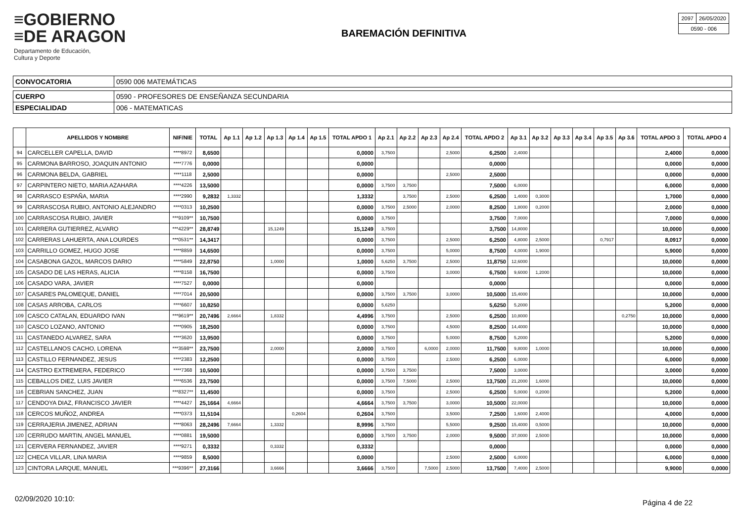≡GOBIERNO
≡DE ARAGON
Departamento de Educación,
Cultura y Deporte
BAREMACIÓN DEFINITIVA
| 2097 | 26/05/2020 |
| 0590 - 006 | |
| CONVOCATORIA | 0590 006 MATEMÁTICAS |
| CUERPO | 0590 - PROFESORES DE ENSEÑANZA SECUNDARIA |
| ESPECIALIDAD | 006 - MATEMATICAS |
| | APELLIDOS Y NOMBRE | NIF/NIE | TOTAL | Ap 1.1 | Ap 1.2 | Ap 1.3 | Ap 1.4 | Ap 1.5 | TOTAL APDO 1 | Ap 2.1 | Ap 2.2 | Ap 2.3 | Ap 2.4 | TOTAL APDO 2 | Ap 3.1 | Ap 3.2 | Ap 3.3 | Ap 3.4 | Ap 3.5 | Ap 3.6 | TOTAL APDO 3 | TOTAL APDO 4 |
| --- | --- | --- | --- | --- | --- | --- | --- | --- | --- | --- | --- | --- | --- | --- | --- | --- | --- | --- | --- | --- | --- | --- |
| 94 | CARCELLER CAPELLA, DAVID | ****8972 | 8,6500 | | | | | | 0,0000 | 3,7500 | | | 2,5000 | 6,2500 | 2,4000 | | | | | | 2,4000 | 0,0000 |
| 95 | CARMONA BARROSO, JOAQUIN ANTONIO | ****7776 | 0,0000 | | | | | | 0,0000 | | | | | 0,0000 | | | | | | | 0,0000 | 0,0000 |
| 96 | CARMONA BELDA, GABRIEL | ****1118 | 2,5000 | | | | | | 0,0000 | | | | 2,5000 | 2,5000 | | | | | | | 0,0000 | 0,0000 |
| 97 | CARPINTERO NIETO, MARIA AZAHARA | ****4226 | 13,5000 | | | | | | 0,0000 | 3,7500 | 3,7500 | | | 7,5000 | 6,0000 | | | | | | 6,0000 | 0,0000 |
| 98 | CARRASCO ESPAÑA, MARIA | ****2990 | 9,2832 | 1,3332 | | | | | 1,3332 | | 3,7500 | | 2,5000 | 6,2500 | 1,4000 | 0,3000 | | | | | 1,7000 | 0,0000 |
| 99 | CARRASCOSA RUBIO, ANTONIO ALEJANDRO | ****0313 | 10,2500 | | | | | | 0,0000 | 3,7500 | 2,5000 | | 2,0000 | 8,2500 | 1,8000 | 0,2000 | | | | | 2,0000 | 0,0000 |
| 100 | CARRASCOSA RUBIO, JAVIER | ***9109** | 10,7500 | | | | | | 0,0000 | 3,7500 | | | | 3,7500 | 7,0000 | | | | | | 7,0000 | 0,0000 |
| 101 | CARRERA GUTIERREZ, ALVARO | ***4229** | 28,8749 | | | 15,1249 | | | 15,1249 | 3,7500 | | | | 3,7500 | 14,8000 | | | | | | 10,0000 | 0,0000 |
| 102 | CARRERAS LAHUERTA, ANA LOURDES | ***0531** | 14,3417 | | | | | | 0,0000 | 3,7500 | | | 2,5000 | 6,2500 | 4,8000 | 2,5000 | | | 0,7917 | | 8,0917 | 0,0000 |
| 103 | CARRILLO GOMEZ, HUGO JOSE | ****8859 | 14,6500 | | | | | | 0,0000 | 3,7500 | | | 5,0000 | 8,7500 | 4,0000 | 1,9000 | | | | | 5,9000 | 0,0000 |
| 104 | CASABONA GAZOL, MARCOS DARIO | ****5849 | 22,8750 | | | 1,0000 | | | 1,0000 | 5,6250 | 3,7500 | | 2,5000 | 11,8750 | 12,6000 | | | | | | 10,0000 | 0,0000 |
| 105 | CASADO DE LAS HERAS, ALICIA | ****8158 | 16,7500 | | | | | | 0,0000 | 3,7500 | | | 3,0000 | 6,7500 | 9,6000 | 1,2000 | | | | | 10,0000 | 0,0000 |
| 106 | CASADO VARA, JAVIER | ****7527 | 0,0000 | | | | | | 0,0000 | | | | | 0,0000 | | | | | | | 0,0000 | 0,0000 |
| 107 | CASARES PALOMEQUE, DANIEL | ****7014 | 20,5000 | | | | | | 0,0000 | 3,7500 | 3,7500 | | 3,0000 | 10,5000 | 15,4000 | | | | | | 10,0000 | 0,0000 |
| 108 | CASAS ARROBA, CARLOS | ****6607 | 10,8250 | | | | | | 0,0000 | 5,6250 | | | | 5,6250 | 5,2000 | | | | | | 5,2000 | 0,0000 |
| 109 | CASCO CATALAN, EDUARDO IVAN | ***9619** | 20,7496 | 2,6664 | | 1,8332 | | | 4,4996 | 3,7500 | | | 2,5000 | 6,2500 | 10,8000 | | | | | 0,2750 | 10,0000 | 0,0000 |
| 110 | CASCO LOZANO, ANTONIO | ****0905 | 18,2500 | | | | | | 0,0000 | 3,7500 | | | 4,5000 | 8,2500 | 14,4000 | | | | | | 10,0000 | 0,0000 |
| 111 | CASTANEDO ALVAREZ, SARA | ****3620 | 13,9500 | | | | | | 0,0000 | 3,7500 | | | 5,0000 | 8,7500 | 5,2000 | | | | | | 5,2000 | 0,0000 |
| 112 | CASTELLANOS CACHO, LORENA | ***3598** | 23,7500 | | | 2,0000 | | | 2,0000 | 3,7500 | | 6,0000 | 2,0000 | 11,7500 | 9,8000 | 1,0000 | | | | | 10,0000 | 0,0000 |
| 113 | CASTILLO FERNANDEZ, JESUS | ****2383 | 12,2500 | | | | | | 0,0000 | 3,7500 | | | 2,5000 | 6,2500 | 6,0000 | | | | | | 6,0000 | 0,0000 |
| 114 | CASTRO EXTREMERA, FEDERICO | ****7368 | 10,5000 | | | | | | 0,0000 | 3,7500 | 3,7500 | | | 7,5000 | 3,0000 | | | | | | 3,0000 | 0,0000 |
| 115 | CEBALLOS DIEZ, LUIS JAVIER | ****6536 | 23,7500 | | | | | | 0,0000 | 3,7500 | 7,5000 | | 2,5000 | 13,7500 | 21,2000 | 1,6000 | | | | | 10,0000 | 0,0000 |
| 116 | CEBRIAN SANCHEZ, JUAN | ***8327** | 11,4500 | | | | | | 0,0000 | 3,7500 | | | 2,5000 | 6,2500 | 5,0000 | 0,2000 | | | | | 5,2000 | 0,0000 |
| 117 | CENDOYA DIAZ, FRANCISCO JAVIER | ****4427 | 25,1664 | 4,6664 | | | | | 4,6664 | 3,7500 | 3,7500 | | 3,0000 | 10,5000 | 22,0000 | | | | | | 10,0000 | 0,0000 |
| 118 | CERCOS MUÑOZ, ANDREA | ****0373 | 11,5104 | | | | 0,2604 | | 0,2604 | 3,7500 | | | 3,5000 | 7,2500 | 1,6000 | 2,4000 | | | | | 4,0000 | 0,0000 |
| 119 | CERRAJERIA JIMENEZ, ADRIAN | ****8063 | 28,2496 | 7,6664 | | 1,3332 | | | 8,9996 | 3,7500 | | | 5,5000 | 9,2500 | 15,4000 | 0,5000 | | | | | 10,0000 | 0,0000 |
| 120 | CERRUDO MARTIN, ANGEL MANUEL | ****0881 | 19,5000 | | | | | | 0,0000 | 3,7500 | 3,7500 | | 2,0000 | 9,5000 | 37,0000 | 2,5000 | | | | | 10,0000 | 0,0000 |
| 121 | CERVERA FERNANDEZ, JAVIER | ****9271 | 0,3332 | | | 0,3332 | | | 0,3332 | | | | | 0,0000 | | | | | | | 0,0000 | 0,0000 |
| 122 | CHECA VILLAR, LINA MARIA | ****9859 | 8,5000 | | | | | | 0,0000 | | | | 2,5000 | 2,5000 | 6,0000 | | | | | | 6,0000 | 0,0000 |
| 123 | CINTORA LARQUE, MANUEL | ***9396** | 27,3166 | | | 3,6666 | | | 3,6666 | 3,7500 | | 7,5000 | 2,5000 | 13,7500 | 7,4000 | 2,5000 | | | | | 9,9000 | 0,0000 |
02/09/2020 10:10: Página 4 de 22